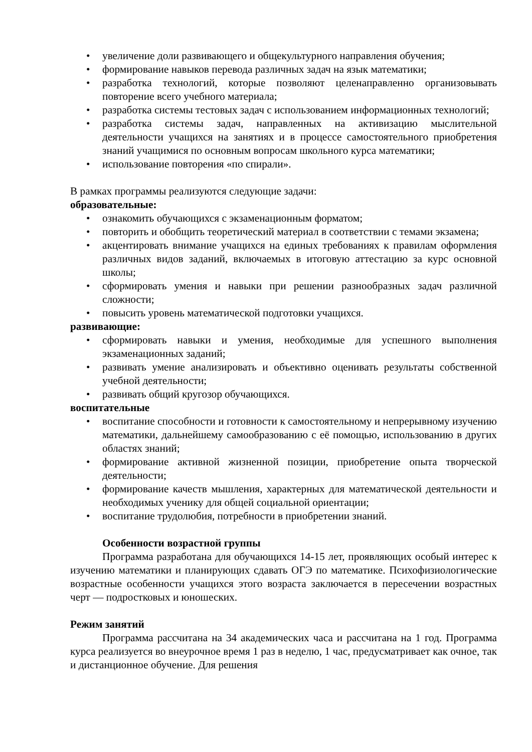• увеличение доли развивающего и общекультурного направления обучения;
• формирование навыков перевода различных задач на язык математики;
• разработка технологий, которые позволяют целенаправленно организовывать повторение всего учебного материала;
• разработка системы тестовых задач с использованием информационных технологий;
• разработка системы задач, направленных на активизацию мыслительной деятельности учащихся на занятиях и в процессе самостоятельного приобретения знаний учащимися по основным вопросам школьного курса математики;
• использование повторения «по спирали».
В рамках программы реализуются следующие задачи:
образовательные:
• ознакомить обучающихся с экзаменационным форматом;
• повторить и обобщить теоретический материал в соответствии с темами экзамена;
• акцентировать внимание учащихся на единых требованиях к правилам оформления различных видов заданий, включаемых в итоговую аттестацию за курс основной школы;
• сформировать умения и навыки при решении разнообразных задач различной сложности;
• повысить уровень математической подготовки учащихся.
развивающие:
• сформировать навыки и умения, необходимые для успешного выполнения экзаменационных заданий;
• развивать умение анализировать и объективно оценивать результаты собственной учебной деятельности;
• развивать общий кругозор обучающихся.
воспитательные
• воспитание способности и готовности к самостоятельному и непрерывному изучению математики, дальнейшему самообразованию с её помощью, использованию в других областях знаний;
• формирование активной жизненной позиции, приобретение опыта творческой деятельности;
• формирование качеств мышления, характерных для математической деятельности и необходимых ученику для общей социальной ориентации;
• воспитание трудолюбия, потребности в приобретении знаний.
Особенности возрастной группы
Программа разработана для обучающихся 14-15 лет, проявляющих особый интерес к изучению математики и планирующих сдавать ОГЭ по математике. Психофизиологические возрастные особенности учащихся этого возраста заключается в пересечении возрастных черт — подростковых и юношеских.
Режим занятий
Программа рассчитана на 34 академических часа и рассчитана на 1 год. Программа курса реализуется во внеурочное время 1 раз в неделю, 1 час, предусматривает как очное, так и дистанционное обучение. Для решения